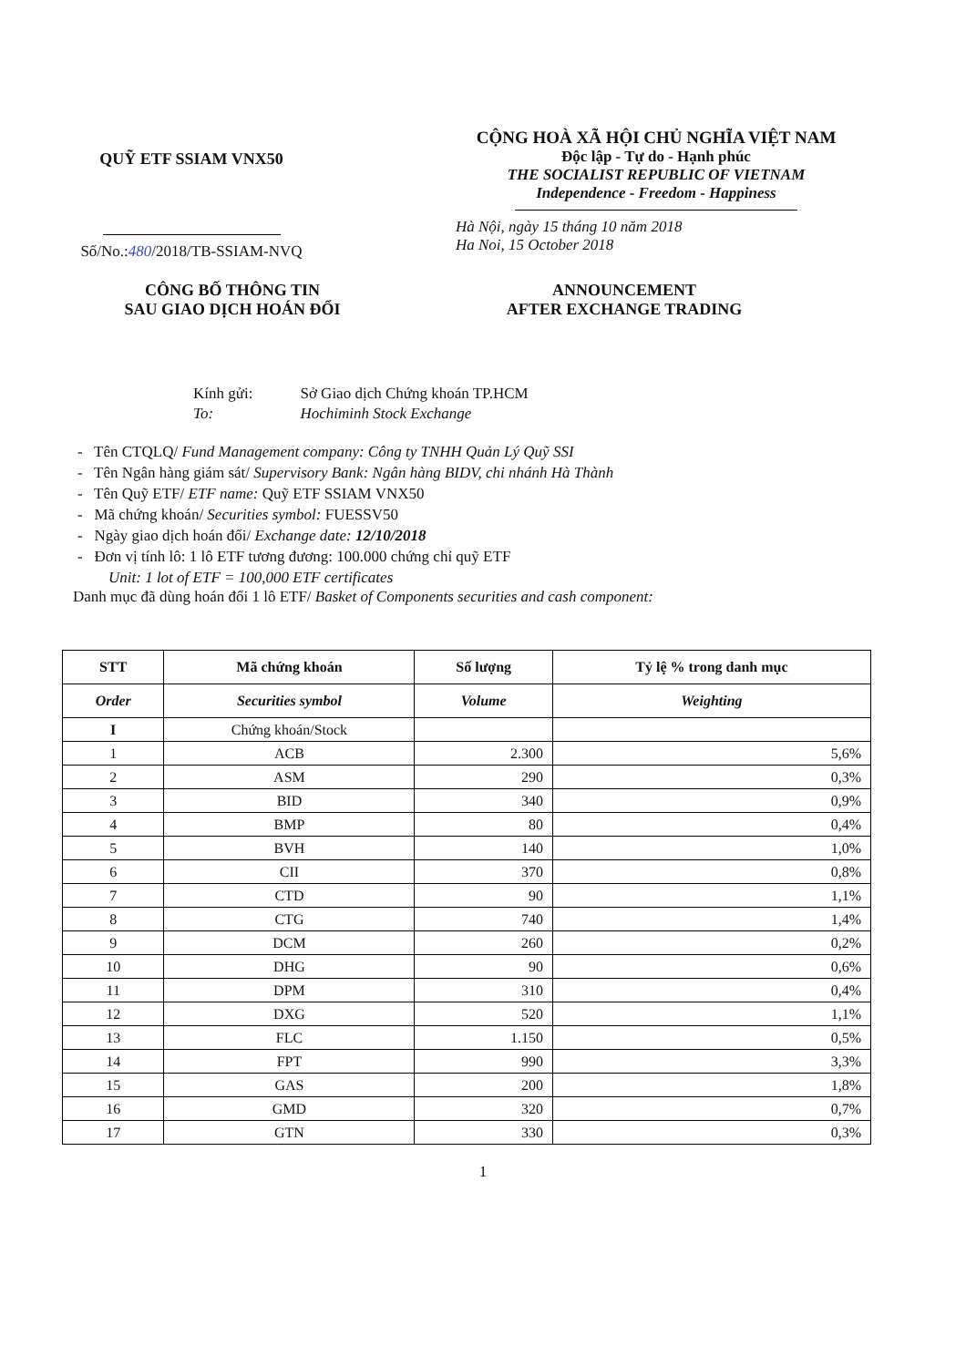QUỸ ETF SSIAM VNX50
Số/No.:480/2018/TB-SSIAM-NVQ
CỘNG HOÀ XÃ HỘI CHỦ NGHĨA VIỆT NAM
Độc lập - Tự do - Hạnh phúc
THE SOCIALIST REPUBLIC OF VIETNAM
Independence - Freedom - Happiness
Hà Nội, ngày 15 tháng 10 năm 2018
Ha Noi, 15 October 2018
CÔNG BỐ THÔNG TIN
SAU GIAO DỊCH HOÁN ĐỔI
ANNOUNCEMENT
AFTER EXCHANGE TRADING
| Kính gửi: | Sở Giao dịch Chứng khoán TP.HCM |
| To: | Hochiminh Stock Exchange |
- Tên CTQLQ/ Fund Management company: Công ty TNHH Quản Lý Quỹ SSI
- Tên Ngân hàng giám sát/ Supervisory Bank: Ngân hàng BIDV, chi nhánh Hà Thành
- Tên Quỹ ETF/ ETF name: Quỹ ETF SSIAM VNX50
- Mã chứng khoán/ Securities symbol: FUESSV50
- Ngày giao dịch hoán đổi/ Exchange date: 12/10/2018
- Đơn vị tính lô: 1 lô ETF tương đương: 100.000 chứng chỉ quỹ ETF
Unit: 1 lot of ETF = 100,000 ETF certificates
Danh mục đã dùng hoán đổi 1 lô ETF/ Basket of Components securities and cash component:
| STT | Mã chứng khoán | Số lượng | Tỷ lệ % trong danh mục |
| --- | --- | --- | --- |
| Order | Securities symbol | Volume | Weighting |
| I | Chứng khoán/Stock | | |
| 1 | ACB | 2.300 | 5,6% |
| 2 | ASM | 290 | 0,3% |
| 3 | BID | 340 | 0,9% |
| 4 | BMP | 80 | 0,4% |
| 5 | BVH | 140 | 1,0% |
| 6 | CII | 370 | 0,8% |
| 7 | CTD | 90 | 1,1% |
| 8 | CTG | 740 | 1,4% |
| 9 | DCM | 260 | 0,2% |
| 10 | DHG | 90 | 0,6% |
| 11 | DPM | 310 | 0,4% |
| 12 | DXG | 520 | 1,1% |
| 13 | FLC | 1.150 | 0,5% |
| 14 | FPT | 990 | 3,3% |
| 15 | GAS | 200 | 1,8% |
| 16 | GMD | 320 | 0,7% |
| 17 | GTN | 330 | 0,3% |
1